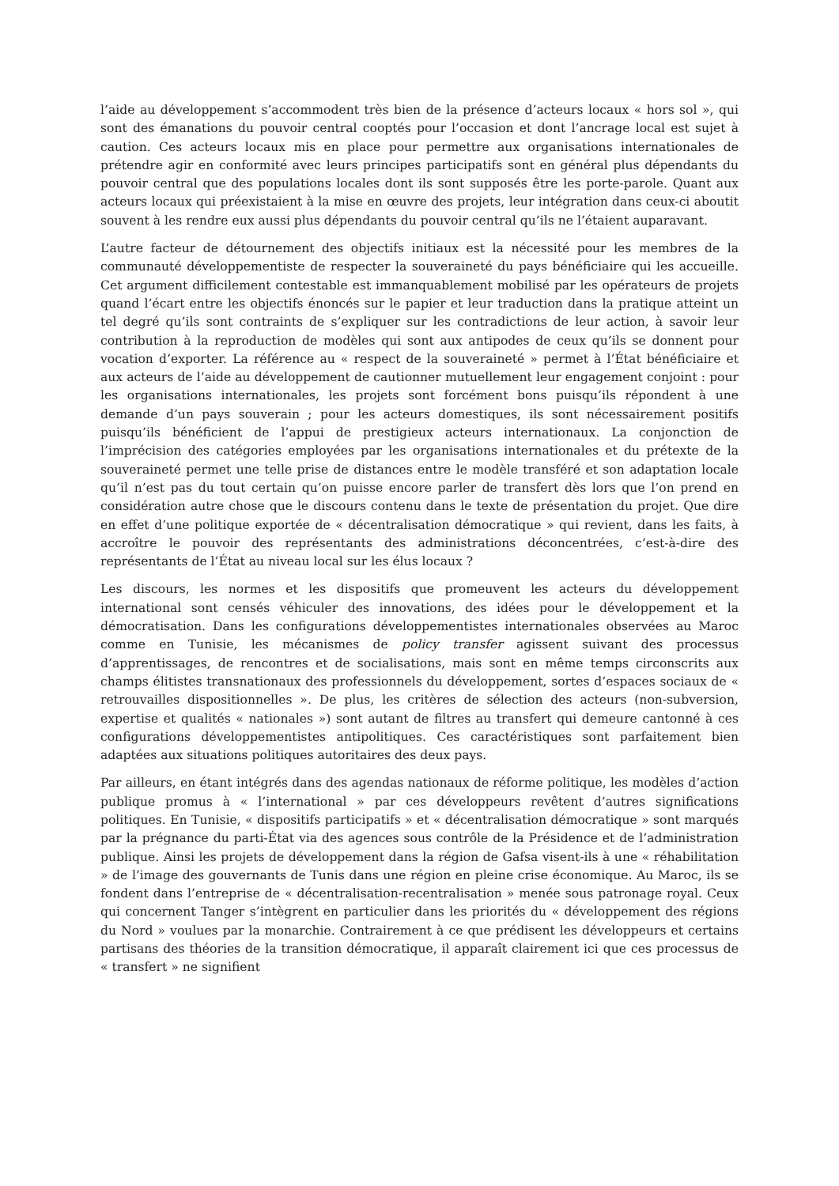l’aide au développement s’accommodent très bien de la présence d’acteurs locaux « hors sol », qui sont des émanations du pouvoir central cooptés pour l’occasion et dont l’ancrage local est sujet à caution. Ces acteurs locaux mis en place pour permettre aux organisations internationales de prétendre agir en conformité avec leurs principes participatifs sont en général plus dépendants du pouvoir central que des populations locales dont ils sont supposés être les porte-parole. Quant aux acteurs locaux qui préexistaient à la mise en œuvre des projets, leur intégration dans ceux-ci aboutit souvent à les rendre eux aussi plus dépendants du pouvoir central qu’ils ne l’étaient auparavant.
L’autre facteur de détournement des objectifs initiaux est la nécessité pour les membres de la communauté développementiste de respecter la souveraineté du pays bénéficiaire qui les accueille. Cet argument difficilement contestable est immanquablement mobilisé par les opérateurs de projets quand l’écart entre les objectifs énoncés sur le papier et leur traduction dans la pratique atteint un tel degré qu’ils sont contraints de s’expliquer sur les contradictions de leur action, à savoir leur contribution à la reproduction de modèles qui sont aux antipodes de ceux qu’ils se donnent pour vocation d’exporter. La référence au « respect de la souveraineté » permet à l’État bénéficiaire et aux acteurs de l’aide au développement de cautionner mutuellement leur engagement conjoint : pour les organisations internationales, les projets sont forcément bons puisqu’ils répondent à une demande d’un pays souverain ; pour les acteurs domestiques, ils sont nécessairement positifs puisqu’ils bénéficient de l’appui de prestigieux acteurs internationaux. La conjonction de l’imprécision des catégories employées par les organisations internationales et du prétexte de la souveraineté permet une telle prise de distances entre le modèle transféré et son adaptation locale qu’il n’est pas du tout certain qu’on puisse encore parler de transfert dès lors que l’on prend en considération autre chose que le discours contenu dans le texte de présentation du projet. Que dire en effet d’une politique exportée de « décentralisation démocratique » qui revient, dans les faits, à accroître le pouvoir des représentants des administrations déconcentrées, c’est-à-dire des représentants de l’État au niveau local sur les élus locaux ?
Les discours, les normes et les dispositifs que promeuvent les acteurs du développement international sont censés véhiculer des innovations, des idées pour le développement et la démocratisation. Dans les configurations développementistes internationales observées au Maroc comme en Tunisie, les mécanismes de policy transfer agissent suivant des processus d’apprentissages, de rencontres et de socialisations, mais sont en même temps circonscrits aux champs élitistes transnationaux des professionnels du développement, sortes d’espaces sociaux de « retrouvailles dispositionnelles ». De plus, les critères de sélection des acteurs (non-subversion, expertise et qualités « nationales ») sont autant de filtres au transfert qui demeure cantonné à ces configurations développementistes antipolitiques. Ces caractéristiques sont parfaitement bien adaptées aux situations politiques autoritaires des deux pays.
Par ailleurs, en étant intégrés dans des agendas nationaux de réforme politique, les modèles d’action publique promus à « l’international » par ces développeurs revêtent d’autres significations politiques. En Tunisie, « dispositifs participatifs » et « décentralisation démocratique » sont marqués par la prégnance du parti-État via des agences sous contrôle de la Présidence et de l’administration publique. Ainsi les projets de développement dans la région de Gafsa visent-ils à une « réhabilitation » de l’image des gouvernants de Tunis dans une région en pleine crise économique. Au Maroc, ils se fondent dans l’entreprise de « décentralisation-recentralisation » menée sous patronage royal. Ceux qui concernent Tanger s’intègrent en particulier dans les priorités du « développement des régions du Nord » voulues par la monarchie. Contrairement à ce que prédisent les développeurs et certains partisans des théories de la transition démocratique, il apparaît clairement ici que ces processus de « transfert » ne signifient